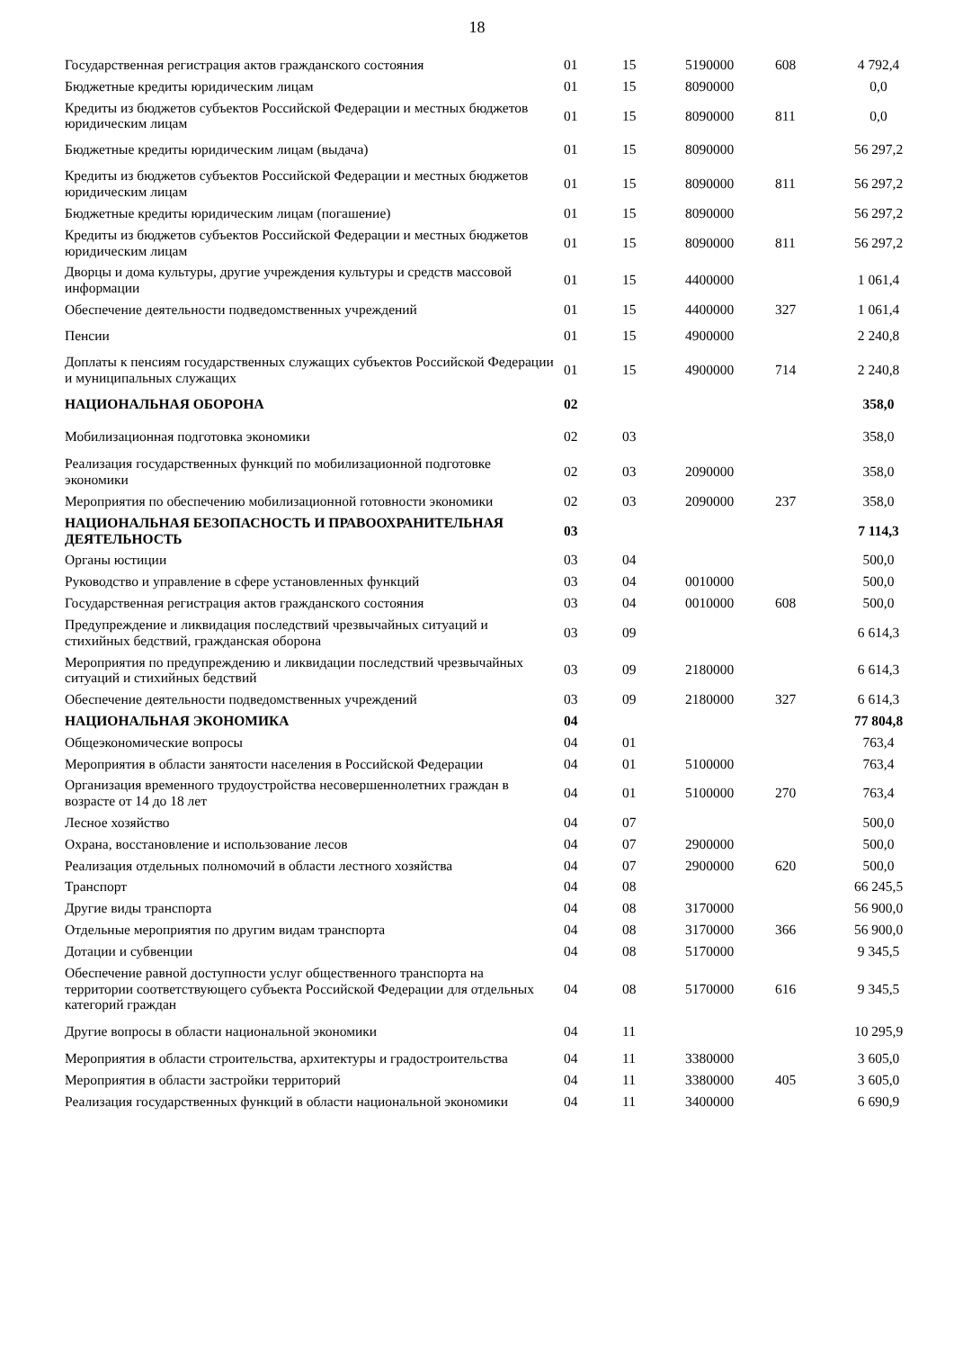18
| Государственная регистрация актов гражданского состояния | 01 | 15 | 5190000 | 608 | 4 792,4 |
| Бюджетные кредиты юридическим лицам | 01 | 15 | 8090000 | | 0,0 |
| Кредиты из бюджетов субъектов Российской Федерации и местных бюджетов юридическим лицам | 01 | 15 | 8090000 | 811 | 0,0 |
| Бюджетные кредиты юридическим лицам (выдача) | 01 | 15 | 8090000 | | 56 297,2 |
| Кредиты из бюджетов субъектов Российской Федерации и местных бюджетов юридическим лицам | 01 | 15 | 8090000 | 811 | 56 297,2 |
| Бюджетные кредиты юридическим лицам (погашение) | 01 | 15 | 8090000 | | 56 297,2 |
| Кредиты из бюджетов субъектов Российской Федерации и местных бюджетов юридическим лицам | 01 | 15 | 8090000 | 811 | 56 297,2 |
| Дворцы и дома культуры, другие учреждения культуры и средств массовой информации | 01 | 15 | 4400000 | | 1 061,4 |
| Обеспечение деятельности подведомственных учреждений | 01 | 15 | 4400000 | 327 | 1 061,4 |
| Пенсии | 01 | 15 | 4900000 | | 2 240,8 |
| Доплаты к пенсиям государственных служащих субъектов Российской Федерации и муниципальных служащих | 01 | 15 | 4900000 | 714 | 2 240,8 |
| НАЦИОНАЛЬНАЯ ОБОРОНА | 02 | | | | 358,0 |
| Мобилизационная подготовка экономики | 02 | 03 | | | 358,0 |
| Реализация государственных функций по мобилизационной подготовке экономики | 02 | 03 | 2090000 | | 358,0 |
| Мероприятия по обеспечению мобилизационной готовности экономики | 02 | 03 | 2090000 | 237 | 358,0 |
| НАЦИОНАЛЬНАЯ БЕЗОПАСНОСТЬ И ПРАВООХРАНИТЕЛЬНАЯ ДЕЯТЕЛЬНОСТЬ | 03 | | | | 7 114,3 |
| Органы юстиции | 03 | 04 | | | 500,0 |
| Руководство и управление в сфере установленных функций | 03 | 04 | 0010000 | | 500,0 |
| Государственная регистрация актов гражданского состояния | 03 | 04 | 0010000 | 608 | 500,0 |
| Предупреждение и ликвидация последствий чрезвычайных ситуаций и стихийных бедствий, гражданская оборона | 03 | 09 | | | 6 614,3 |
| Мероприятия по предупреждению и ликвидации последствий чрезвычайных ситуаций и стихийных бедствий | 03 | 09 | 2180000 | | 6 614,3 |
| Обеспечение деятельности подведомственных учреждений | 03 | 09 | 2180000 | 327 | 6 614,3 |
| НАЦИОНАЛЬНАЯ ЭКОНОМИКА | 04 | | | | 77 804,8 |
| Общеэкономические вопросы | 04 | 01 | | | 763,4 |
| Мероприятия в области занятости населения в Российской Федерации | 04 | 01 | 5100000 | | 763,4 |
| Организация временного трудоустройства несовершеннолетних граждан в возрасте от 14 до 18 лет | 04 | 01 | 5100000 | 270 | 763,4 |
| Лесное хозяйство | 04 | 07 | | | 500,0 |
| Охрана, восстановление и использование лесов | 04 | 07 | 2900000 | | 500,0 |
| Реализация отдельных полномочий в области лестного хозяйства | 04 | 07 | 2900000 | 620 | 500,0 |
| Транспорт | 04 | 08 | | | 66 245,5 |
| Другие виды транспорта | 04 | 08 | 3170000 | | 56 900,0 |
| Отдельные мероприятия по другим видам транспорта | 04 | 08 | 3170000 | 366 | 56 900,0 |
| Дотации и субвенции | 04 | 08 | 5170000 | | 9 345,5 |
| Обеспечение равной доступности услуг общественного транспорта на территории соответствующего субъекта Российской Федерации для отдельных категорий граждан | 04 | 08 | 5170000 | 616 | 9 345,5 |
| Другие вопросы в области национальной экономики | 04 | 11 | | | 10 295,9 |
| Мероприятия в области строительства, архитектуры и градостроительства | 04 | 11 | 3380000 | | 3 605,0 |
| Мероприятия в области застройки территорий | 04 | 11 | 3380000 | 405 | 3 605,0 |
| Реализация государственных функций в области национальной экономики | 04 | 11 | 3400000 | | 6 690,9 |